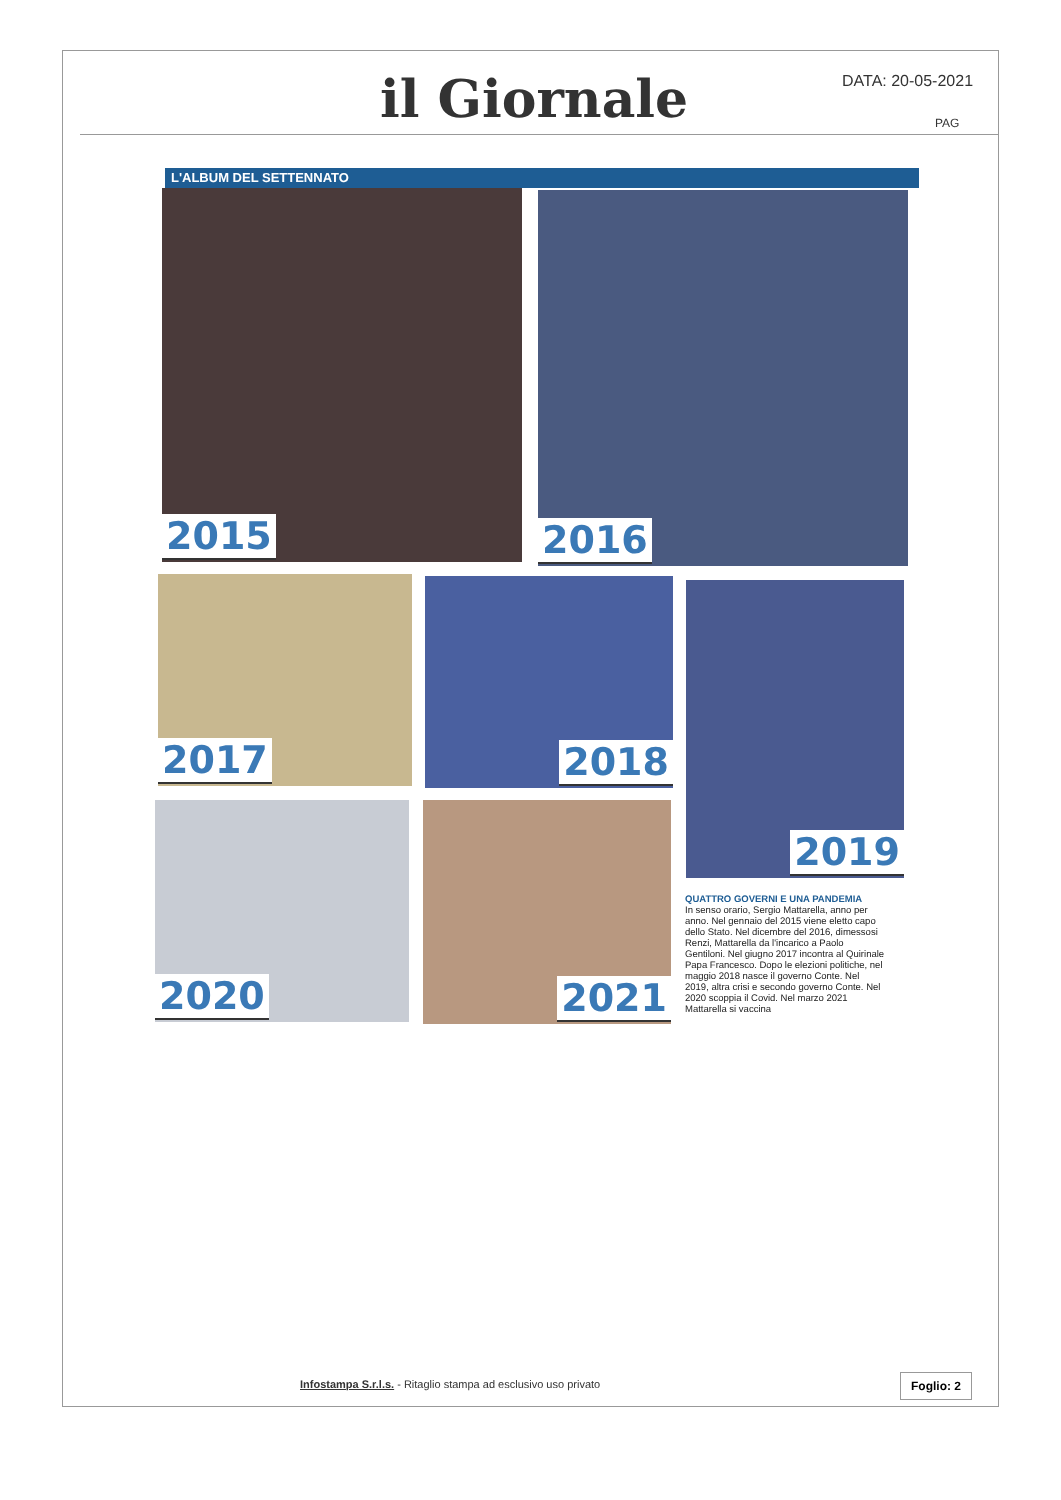il Giornale DATA: 20-05-2021
PAG
L'ALBUM DEL SETTENNATO
2015 2016
2017 2018 2019
2020 2021
QUATTRO GOVERNI E UNA PANDEMIA
In senso orario, Sergio Mattarella, anno per anno. Nel gennaio del 2015 viene eletto capo dello Stato. Nel dicembre del 2016, dimessosi Renzi, Mattarella da l'incarico a Paolo Gentiloni. Nel giugno 2017 incontra al Quirinale Papa Francesco. Dopo le elezioni politiche, nel maggio 2018 nasce il governo Conte. Nel 2019, altra crisi e secondo governo Conte. Nel 2020 scoppia il Covid. Nel marzo 2021 Mattarella si vaccina
Infostampa S.r.l.s. - Ritaglio stampa ad esclusivo uso privato
Foglio: 2